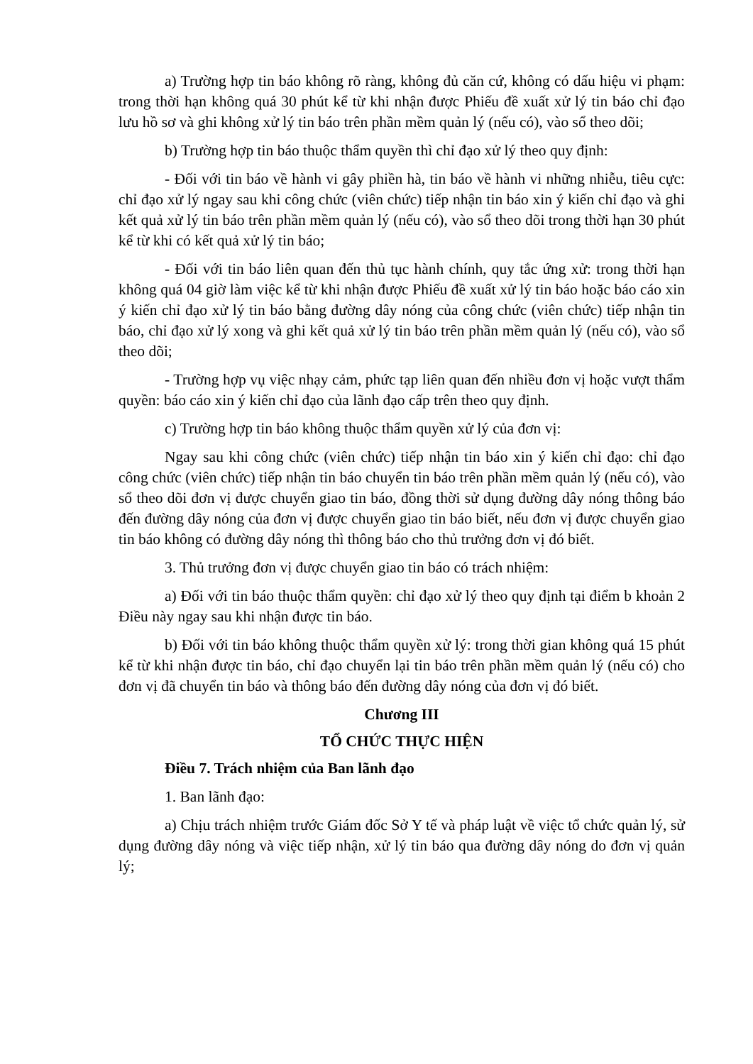a) Trường hợp tin báo không rõ ràng, không đủ căn cứ, không có dấu hiệu vi phạm: trong thời hạn không quá 30 phút kể từ khi nhận được Phiếu đề xuất xử lý tin báo chỉ đạo lưu hồ sơ và ghi không xử lý tin báo trên phần mềm quản lý (nếu có), vào sổ theo dõi;
b) Trường hợp tin báo thuộc thẩm quyền thì chỉ đạo xử lý theo quy định:
- Đối với tin báo về hành vi gây phiền hà, tin báo về hành vi những nhiễu, tiêu cực: chỉ đạo xử lý ngay sau khi công chức (viên chức) tiếp nhận tin báo xin ý kiến chỉ đạo và ghi kết quả xử lý tin báo trên phần mềm quản lý (nếu có), vào sổ theo dõi trong thời hạn 30 phút kể từ khi có kết quả xử lý tin báo;
- Đối với tin báo liên quan đến thủ tục hành chính, quy tắc ứng xử: trong thời hạn không quá 04 giờ làm việc kể từ khi nhận được Phiếu đề xuất xử lý tin báo hoặc báo cáo xin ý kiến chỉ đạo xử lý tin báo bằng đường dây nóng của công chức (viên chức) tiếp nhận tin báo, chỉ đạo xử lý xong và ghi kết quả xử lý tin báo trên phần mềm quản lý (nếu có), vào sổ theo dõi;
- Trường hợp vụ việc nhạy cảm, phức tạp liên quan đến nhiều đơn vị hoặc vượt thẩm quyền: báo cáo xin ý kiến chỉ đạo của lãnh đạo cấp trên theo quy định.
c) Trường hợp tin báo không thuộc thẩm quyền xử lý của đơn vị:
Ngay sau khi công chức (viên chức) tiếp nhận tin báo xin ý kiến chỉ đạo: chỉ đạo công chức (viên chức) tiếp nhận tin báo chuyển tin báo trên phần mềm quản lý (nếu có), vào sổ theo dõi đơn vị được chuyển giao tin báo, đồng thời sử dụng đường dây nóng thông báo đến đường dây nóng của đơn vị được chuyển giao tin báo biết, nếu đơn vị được chuyển giao tin báo không có đường dây nóng thì thông báo cho thủ trưởng đơn vị đó biết.
3. Thủ trưởng đơn vị được chuyển giao tin báo có trách nhiệm:
a) Đối với tin báo thuộc thẩm quyền: chỉ đạo xử lý theo quy định tại điểm b khoản 2 Điều này ngay sau khi nhận được tin báo.
b) Đối với tin báo không thuộc thẩm quyền xử lý: trong thời gian không quá 15 phút kể từ khi nhận được tin báo, chỉ đạo chuyển lại tin báo trên phần mềm quản lý (nếu có) cho đơn vị đã chuyển tin báo và thông báo đến đường dây nóng của đơn vị đó biết.
Chương III
TỔ CHỨC THỰC HIỆN
Điều 7. Trách nhiệm của Ban lãnh đạo
1. Ban lãnh đạo:
a) Chịu trách nhiệm trước Giám đốc Sở Y tế và pháp luật về việc tổ chức quản lý, sử dụng đường dây nóng và việc tiếp nhận, xử lý tin báo qua đường dây nóng do đơn vị quản lý;